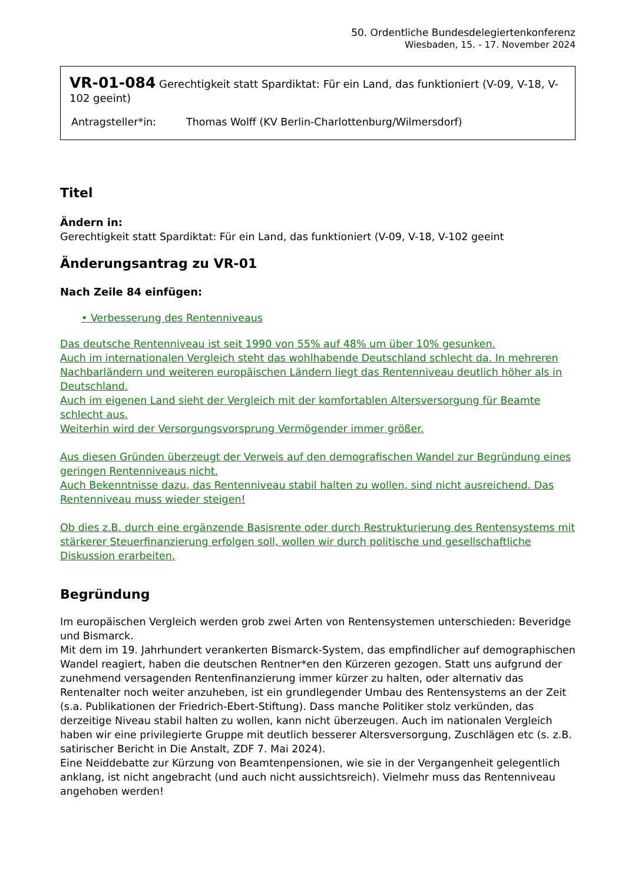50. Ordentliche Bundesdelegiertenkonferenz
Wiesbaden, 15. - 17. November 2024
VR-01-084 Gerechtigkeit statt Spardiktat: Für ein Land, das funktioniert (V-09, V-18, V-102 geeint)
Antragsteller*in: Thomas Wolff (KV Berlin-Charlottenburg/Wilmersdorf)
Titel
Ändern in:
Gerechtigkeit statt Spardiktat: Für ein Land, das funktioniert (V-09, V-18, V-102 geeint
Änderungsantrag zu VR-01
Nach Zeile 84 einfügen:
• Verbesserung des Rentenniveaus
Das deutsche Rentenniveau ist seit 1990 von 55% auf 48% um über 10% gesunken.
Auch im internationalen Vergleich steht das wohlhabende Deutschland schlecht da. In mehreren Nachbarländern und weiteren europäischen Ländern liegt das Rentenniveau deutlich höher als in Deutschland.
Auch im eigenen Land sieht der Vergleich mit der komfortablen Altersversorgung für Beamte schlecht aus.
Weiterhin wird der Versorgungsvorsprung Vermögender immer größer.
Aus diesen Gründen überzeugt der Verweis auf den demografischen Wandel zur Begründung eines geringen Rentenniveaus nicht.
Auch Bekenntnisse dazu, das Rentenniveau stabil halten zu wollen, sind nicht ausreichend. Das Rentenniveau muss wieder steigen!
Ob dies z.B. durch eine ergänzende Basisrente oder durch Restrukturierung des Rentensystems mit stärkerer Steuerfinanzierung erfolgen soll, wollen wir durch politische und gesellschaftliche Diskussion erarbeiten.
Begründung
Im europäischen Vergleich werden grob zwei Arten von Rentensystemen unterschieden: Beveridge und Bismarck.
Mit dem im 19. Jahrhundert verankerten Bismarck-System, das empfindlicher auf demographischen Wandel reagiert, haben die deutschen Rentner*en den Kürzeren gezogen. Statt uns aufgrund der zunehmend versagenden Rentenfinanzierung immer kürzer zu halten, oder alternativ das Rentenalter noch weiter anzuheben, ist ein grundlegender Umbau des Rentensystems an der Zeit (s.a. Publikationen der Friedrich-Ebert-Stiftung). Dass manche Politiker stolz verkünden, das derzeitige Niveau stabil halten zu wollen, kann nicht überzeugen. Auch im nationalen Vergleich haben wir eine privilegierte Gruppe mit deutlich besserer Altersversorgung, Zuschlägen etc (s. z.B. satirischer Bericht in Die Anstalt, ZDF 7. Mai 2024).
Eine Neiddebatte zur Kürzung von Beamtenpensionen, wie sie in der Vergangenheit gelegentlich anklang, ist nicht angebracht (und auch nicht aussichtsreich). Vielmehr muss das Rentenniveau angehoben werden!